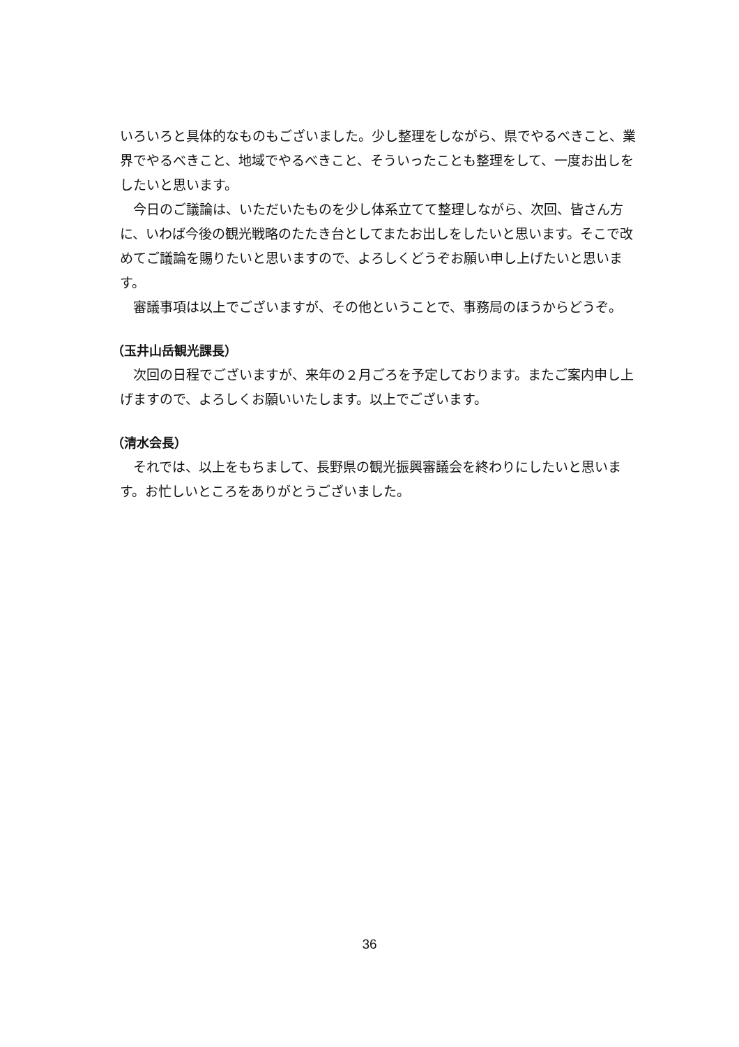いろいろと具体的なものもございました。少し整理をしながら、県でやるべきこと、業界でやるべきこと、地域でやるべきこと、そういったことも整理をして、一度お出しをしたいと思います。
今日のご議論は、いただいたものを少し体系立てて整理しながら、次回、皆さん方に、いわば今後の観光戦略のたたき台としてまたお出しをしたいと思います。そこで改めてご議論を賜りたいと思いますので、よろしくどうぞお願い申し上げたいと思います。
審議事項は以上でございますが、その他ということで、事務局のほうからどうぞ。
（玉井山岳観光課長）
次回の日程でございますが、来年の２月ごろを予定しております。またご案内申し上げますので、よろしくお願いいたします。以上でございます。
（清水会長）
それでは、以上をもちまして、長野県の観光振興審議会を終わりにしたいと思います。お忙しいところをありがとうございました。
36